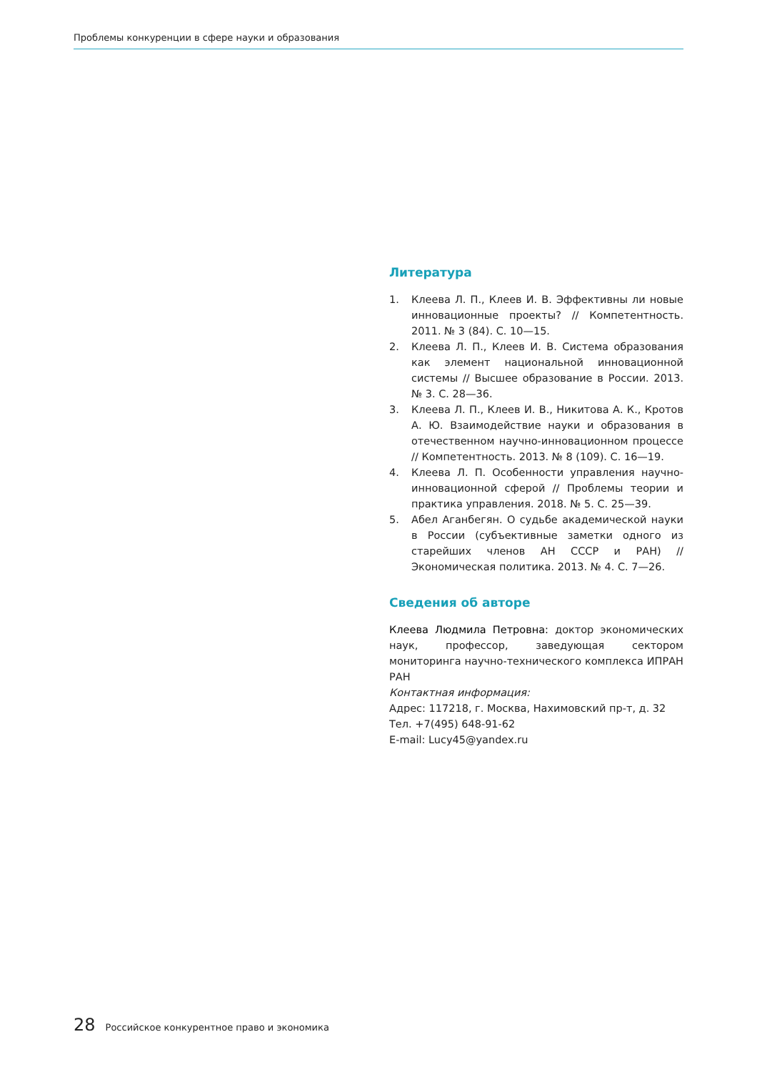Проблемы конкуренции в сфере науки и образования
Литература
1. Клеева Л. П., Клеев И. В. Эффективны ли новые инновационные проекты? // Компетентность. 2011. № 3 (84). С. 10—15.
2. Клеева Л. П., Клеев И. В. Система образования как элемент национальной инновационной системы // Высшее образование в России. 2013. № 3. С. 28—36.
3. Клеева Л. П., Клеев И. В., Никитова А. К., Кротов А. Ю. Взаимодействие науки и образования в отечественном научно-инновационном процессе // Компетентность. 2013. № 8 (109). С. 16—19.
4. Клеева Л. П. Особенности управления научно-инновационной сферой // Проблемы теории и практика управления. 2018. № 5. С. 25—39.
5. Абел Аганбегян. О судьбе академической науки в России (субъективные заметки одного из старейших членов АН СССР и РАН) // Экономическая политика. 2013. № 4. С. 7—26.
Сведения об авторе
Клеева Людмила Петровна: доктор экономических наук, профессор, заведующая сектором мониторинга научно-технического комплекса ИПРАН РАН
Контактная информация:
Адрес: 117218, г. Москва, Нахимовский пр-т, д. 32
Тел. +7(495) 648-91-62
E-mail: Lucy45@yandex.ru
28 Российское конкурентное право и экономика